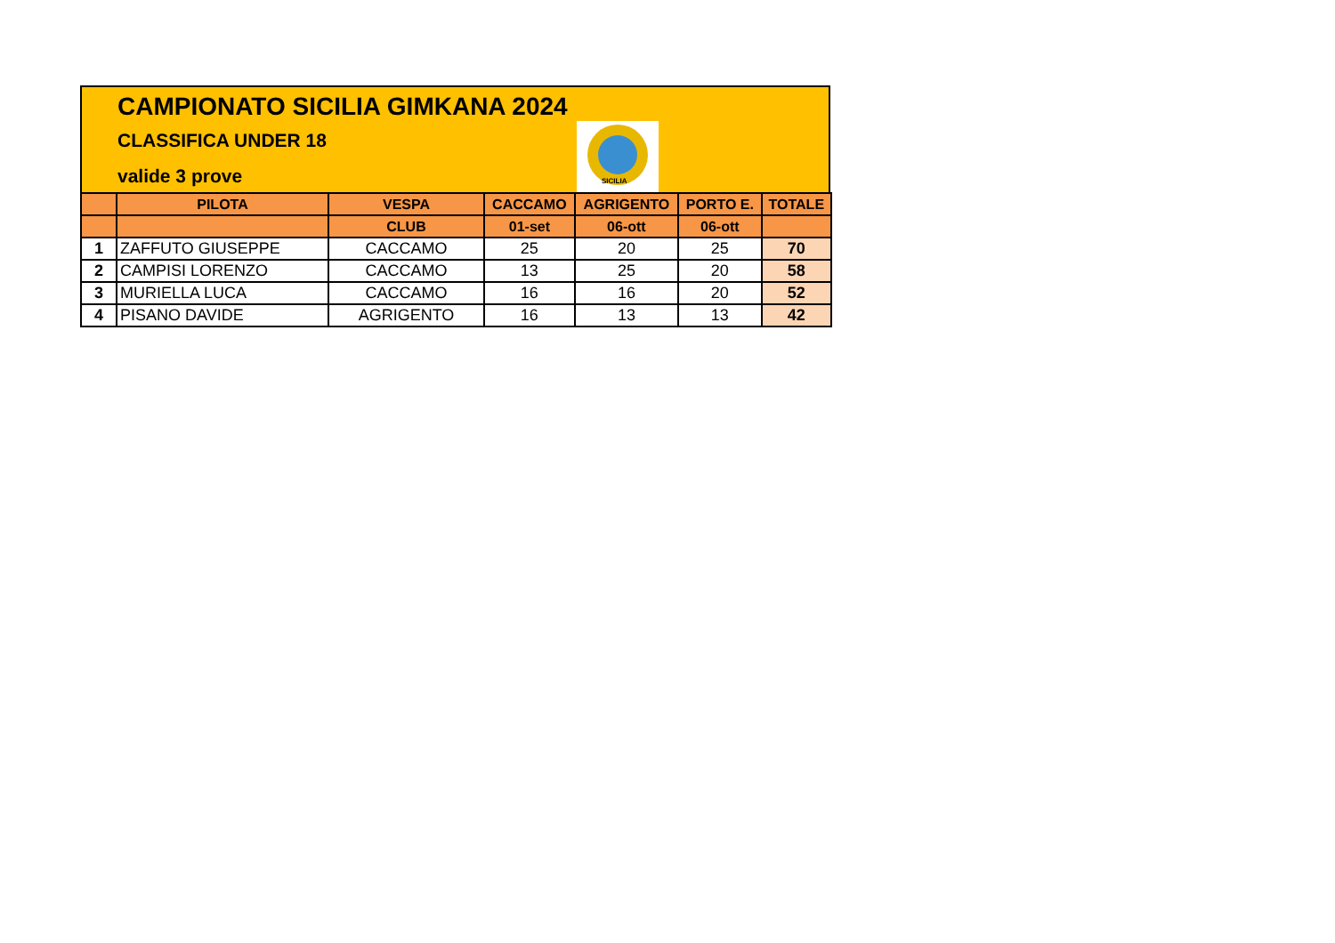CAMPIONATO SICILIA GIMKANA 2024
CLASSIFICA UNDER 18
valide 3 prove
SICILIA
| | PILOTA | VESPA | CACCAMO | AGRIGENTO | PORTO E. | TOTALE |
| --- | --- | --- | --- | --- | --- | --- |
| | | CLUB | 01-set | 06-ott | 06-ott | |
| 1 | ZAFFUTO GIUSEPPE | CACCAMO | 25 | 20 | 25 | 70 |
| 2 | CAMPISI LORENZO | CACCAMO | 13 | 25 | 20 | 58 |
| 3 | MURIELLA LUCA | CACCAMO | 16 | 16 | 20 | 52 |
| 4 | PISANO DAVIDE | AGRIGENTO | 16 | 13 | 13 | 42 |